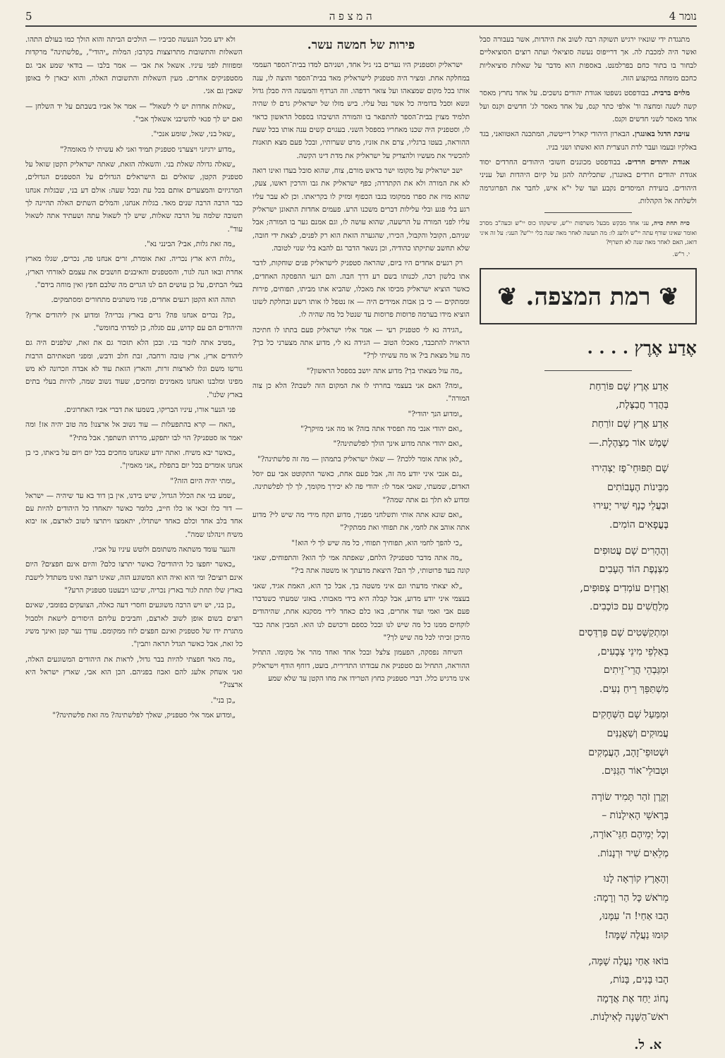נומר 4 ה מ צ פ ה 5
מתנגדת ידי שונאיו ירגיש תשוקה רבה לשוב את היהדות, אשר בעבורה סבל ואשר היה למכבת לה. אך דרייפוס נעשה סוציאלי ועתה רוצים הסוציאליים לבחור בו בתור כחם בפרלמנט. באספות הוא מדבר על שאלות סוציאליות כחכם מומחה במקצוע הזה.
מלוים ברבית. בבודפסט נשפטו אגודת יהודים נושכים. על אחד נחרץ מאסר קשה לשנה ומחצה וד' אלפי כתר קנס, על אחד מאסר לג' חדשים וקנס ועל אחד מאסר לשני חדשים וקנס.
עזיבת הדגל באונגרן. הבארון היהודי קארל דייטשה, המתכנה האטוואני, בגד באלקיו ובעמו ועבר לדת הנוצרית הוא ואשתו ושני בניו.
אגודת יהודים חרדים. בבודפסט מכוננים חשובי היהודים החרדים יסוד אגודת יהודים חרדים באונגרן, שתכליתה להגן על קיום היהדות ועל עניני היהודים. בועידת המיסדים נקבע ועד של י"א איש, לחבר את הפרוגרמה ולשלחה אל הקהלות.
כויה תחת כויה, עני אחד מבקש מבעל משרפות יי"ש, שישקהו כוס יי"ש ובעה"ב מסרב ואומר שאינו שורף עתה יי"ש ולועג לו: מה תעשה לאחר מאה שנה בלי יי"ש? העני: על זה איני דואג, האם לאחר מאה שנה לא תשרף?
י. ר"ש.
❦ רמת המצפה. ❦
אֶדַע אֶרֶץ . . . .
אֵדַע אֶרֶץ שָׁם פּוֹרַחַת
בְּהֲדַר חֲבַצֶּלֶת,
אֵדַע אֶרֶץ שָׁם זוֹרַחַת
שֶׁמֶשׁ אוֹר מַצְהֶלֶת.—
שָׁם תַּפּוּחֵי־פָז יַצְהִירוּ
מִבֵּינוֹת הֶעָבוֹתִים
וּבַעֲלֵי כָנָף שִׁיר יָעִירוּ
בֶּעֳפָאִים הוֹמִים.
וְהֶהָרִים שָׁם עֲטוּפִים
מִצְנֶפֶת הוֹד הֶעָבִים
וַאֲרָזִים עוֹמְדִים צְפוּפִים,
מְלַחֲשִׁים עִם כּוֹכָבִים.
וּמִתְקַשְּׁטִים שָׁם פַּרְדֵּסִים
בְּאַלְפֵי מִינֵי צְבָעִים,
וּמִגַּבְהֵי הֲרֵי־זֵיתִים
מִשְׁתַּפֵּךְ רֵיחַ נְעִים.
וּמִמַּעַל שָׁם הַשְּׁחָקִים
עֲמוּקִים וְשַׁאֲנַנִּים
וּשְׁטוּפֵי־זָהָב, הָעֲמָקִים
וּטְבוּלֵי־אוֹר הַגַּנִּים.
וְקֶרֶן זֹהַר תָּמִיד שׂוֹרָה
בְּרָאשֵׁי הָאִילָנוֹת –
וְכָל יְמֵיהֶם חַגֵּי־אוֹרָה,
מְלֵאִים שִׁיר וּרְנָנוֹת.
וְהָאָרֶץ קוֹרְאָה לָנוּ
מֵרֹאשׁ כָּל הַר וְרָמָה:
הָבוּ אַחַי! ה' עִמָּנוּ,
קוּמוּ נַעֲלֶה שָׁמָּה!
בּוֹאוּ אַחַי נַעֲלֶה שָׁמָּה,
הָבוּ בָּנִים, בָּנוֹת,
נָחוֹג יַחַד אֶת אֲדָמָה
רֹאשׁ־הַשָּׁנָה לָאִילָנוֹת.
א. ל.
פירות של חמשה עשר.
ישראליק וסטפניק היו נערים בני גיל אחד, ושניהם למדו בבית־הספר העממי במחלקה אחת. ומציר היה סטפניק לישראליק מאד בבית־הספר והוצה לו, ענה אותו בכל מקום שמצאהו ועל צואר רדפהו. וזה הנרדף והמעונה היה סבלן גדול ונשא וסבל בדומיה כל אשר נטל עליו. ביש מזלו של ישראליק גרם לו שהיה תלמיד מצוין בבית־הספר להתפאר בו והמורה הושיבהו בספסל הראשון כראוי לו, וסטפניק היה שכנו מאחריו בספסל השני. בעגוים קשים ענה אותו בכל שעת ההוראה, בעטו ברגליו, צרם את אזניו, מרט שערותיו, ובכל פעם מצא תואנות להכשיר את מעשיו ולהצדיק על ישראליק את מדת דינו הקשה.
ישב ישראליק על מקומו ישר בראש מורם, צוח, שהוא סובל בעדו ואינו רואה לא את המורה ולא את הקתדרה; כפף ישראליק את גבו והרכין ראשו, צעק, שהוא מזיז את ספרו ממקומו בגבו הכפוף ומזיק לו בקריאתו. וכן לא עבר עליו רגע בלי פגע ובלי עלילות דברים משכנו הרע. פעמים אחדות התאונן ישראליק עליו לפני המורה על הרשעה, שהוא עושה לו, וגם אמנם גער בו המורה; אבל שניהם, הקובל והקבול, הכירו, שהגערה הזאת הוא רק לפנים, לצאת ידי חובה, שלא תחשב שתיקתו כהודיה, וכן נשאר הדבר גם להבא בלי שנוי לטובה.
רק רגעים אחדים היו ביום, שהראה סטפניק לישראליק פנים שוחקות, לדבר אתו בלשון רכה, לכנותו בשם רע דרך חבה. והם רגעי ההפסקה האחדים, כאשר הוציא ישראליק מכיסו את מאכלו, שהביא אתו מביתו, תפוחים, פירות וממתקים — כי בן אבות אמידים היה — אז נטפל לו אותו רשע ובחלקת לשונו הוציא מידו בערמה פרוסות פרוסות עד שנטל כל מה שהיה לו.
„הגידה נא לי סטפניק רעי — אמר אליו ישראליק פעם בתתו לו חתיכה הראויה להתכבד, מאכלו הטוב — הגידה נא לי, מדוע אתה מצערני כל כך? מה עול מצאת בי? או מה עשיתי לך?"
„מה עול מצאתי בך? מדוע אתה יושב בספסל הראשון?"
„ומה? האם אני בעצמי בחרתי לו את המקום הזה לשבת? הלא כן צוה המורה".
„ומדוע הנך יהודי?"
„ואם יהודי אנכי מה תפסיד אתה בזה? או מה אני מזיקך?"
„ואם יהודי אתה מדוע אינך הולך לפלשתינה?"
„לאן אתה אומר ללכת? — שאלו ישראליק בתמהון — מה זה פלשתינה?"
„גם אנכי איני יודע מה זה, אבל פעם אחת, כאשר התקוטט אבי עם יוסל האדום, שמעתי, שאבי אמר לו: יהודי פה לא יכירך מקומך, לך לך לפלשתינה. ומדוע לא תלך גם אתה שמה?"
„ואם שונא אתה אותי ותשלחני מפניך, מדוע תקח מידי מה שיש לי? מדוע אתה אוהב את לחמי, את תפוחי ואת ממתקי?"
„כי להפך לחמי הוא, תפוחיך תפוחי, כל מה שיש לך לי הוא!"
„מה אתה מדבר סטפניק? הלחם, שאפתה אמי לך הוא? והתפוחים, שאני קונה בעד פרוטותי, לך הם? היצאת מדעתך או משטה אתה בי?"
„לא יצאתי מדעתי וגם איני משטה בך, אבל כך הוא, האמת אגיד, שאני בעצמי איני יודע מדוע, אבל קבלה היא בידי מאבותי. באזני שמעתי כשנדברו פעם אבי ואמי ועוד אחרים, באו כלם כאחד לידי מסקנא אחת, שהיהודים לוקחים ממנו כל מה שיש לנו ובכל כספם ורכושם לנו הוא. המבין אתה כבר מהיכן זכיתי לכל מה שיש לך?"
השיחה נפסקה, הפעמון צלצל ובכל אחד ואחד מהר אל מקומו. התחיל ההוראה, התחיל גם סטפניק את עבודתו התדירית, בועט, דוחף הודף וישראליק אינו מרגיש כלל. דברי סטפניק כחוץ הטרידו את מחו הקטן עד שלא שמע
ולא ידע מכל הנעשה סביביו — הולכים הביתה והוא הולך כמו בעולם התהו. השאלות והתשובות מתרוצצות בקרבו; המלות „יהודי", „פלשתינה" מרקדות ומפזזות לפני עיניו. אשאל את אבי — אמר בלבו — בודאי שמע אבי גם מסטפניקים אחרים. מעין השאלות והתשובות האלה, והוא יבארן לי באופן שאבין גם אני.
„שאלות אחדות יש לי לשאול" — אמר אל אביו בשבתם על יד השלחן — ואם יש לך פנאי להשיבני אשאלך אבי".
„שאל בני, שאל, שומע אנכי".
„מדוע ירגיזני ויצערני סטפניק תמיד ואני לא עשיתי לו מאומה?"
„שאלה גדולה שאלת בני. והשאלה הזאת, שאתה ישראליק הקטן שואל על סטפניק הקטן, שואלים גם הישראלים הגדולים על הסטפנים הגדולים, המרגיזים והמצערים אותם בכל עת ובכל שעה: אולם דע בני, שבגלות אנחנו כבר הרבה הרבה שנים מאד. בגלות אנחנו, והמלים השתים האלה תהיינה לך תשובה שלמה על הרבה שאלות, שיש לך לשאול עתה ושעתיד אתה לשאול עוד".
„מה זאת גלות, אבי? הבינני נא".
„גלות היא ארץ נכריה. זאת אומרת, זרים אנחנו פה, נכרים, שגלו מארץ אחרת ובאו הנה לגור, והסטפנים והאיבנים חושבים את עצמם לאזרחי הארץ, בעלי הבתים, על כן עושים הם לנו הגרים מה שלבם חפץ ואין מוחה בידם".
תוהה הוא הקטן רגעים אחדים, פניו משתנים מתחורים ומסתמקים.
„כן? נכרים אנחנו פה? גרים בארץ נכריה? ומדוע אין ליהודים ארץ? והיהודים הם עם קדוש, עם סגלה, כן למדתי בחומש".
„מטיב אתה לזכור בני. ובכן הלא תזכור גם את זאת, שלפנים היה גם ליהודים ארץ, ארץ טובה ורחבה, זבת חלב ודבש, ומפני חטאתיהם הרבות גורשו משם וגלו לארצות זרות, והארץ הזאת עוד לא אבדה וזכרונה לא מש מפינו ומלבנו ואנחנו מאמינים ומחכים, שעוד נשוב שמה, להיות בעלי בתים בארץ שלנו".
פני הנער אורו, עיניו הבריקו, בשמעו את דברי אביו האחרונים.
„האח — קרא בהתפעלות — עוד נשוב אל ארצנו! מה טוב יהיה אז! ומה יאמר אז סטפניק? הוי לבו יתפקע, מררתו תשתפך. אבל מתי?"
„כאשר יבא משיח. ואתה יודע שאנחנו מחכים בכל יום ויום על ביאתו, כי בן אנחנו אומרים בכל יום בתפלת „אני מאמין".
„ומתי יהיה היום הזה?"
„שמע בני את הכלל הגדול, שיש בידנו, אין בן דוד בא עד שיהיה — ישראל — דור כלו זכאי או כלו חייב, כלומר כאשר יתאחדו כל היהודים להיות עם אחד בלב אחד וכלם כאחד ישתדלו, יתאמצו ויתרצו לשוב לארצם, אז יבוא משיח וינהלנו שמה".
והנער עומד משתאה משתומם ולוטש עיניו על אביו.
„כאשר יחפצו כל היהודים? כאשר יתרצו כלם? והיום אינם חפצים? היום אינם רוצים? ומי הוא ואיה הוא המשוגע הזה, שאינו רוצה ואינו משתדל לישבת בארץ שלו תחת לגור בארץ נכריה, שיכנו ויבעטנו סטפניק הרע?"
„כן בני, יש ויש הרבה משוגעים וחסרי דעה כאלה, הצועקים בפומבי, שאינם רוצים בשום אופן לשוב לארצם, וחביבים עליהם היסורים לישאת ולסבול מתגרת ידו של סטפניק ואינם חפצים לזוז ממקומם. עודך נער קטן ואינך משיג כל זאת, אבל כאשר תגדל תראה ותבין".
„מה מאד חפצתי להיות בבר גדול, לראות את היהודים המשוגעים האלה, ואני אשחק אלעג להם ואבוז בפניהם. הכן הוא אבי, שארץ ישראל היא ארצנו?"
„כן בני".
„ומדוע אמר אלי סטפניק, שאלך לפלשתינה? מה זאת פלשתינה?"